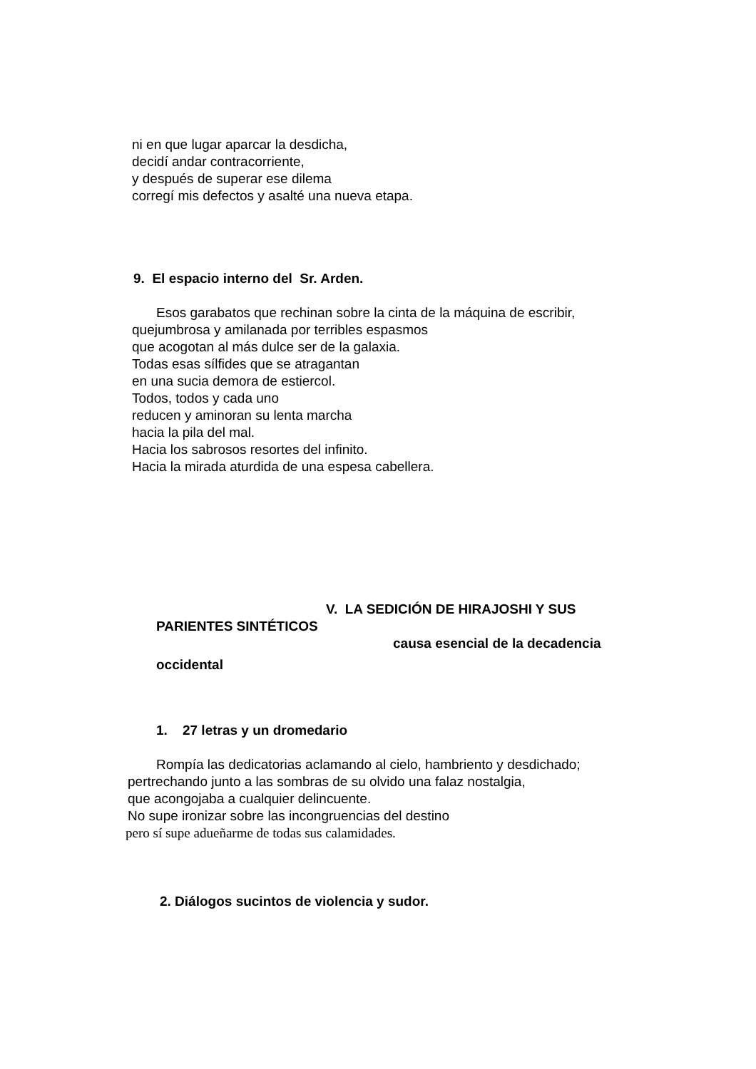ni en que lugar aparcar la desdicha,
decidí andar contracorriente,
y después de superar ese dilema
corregí mis defectos y asalté una nueva etapa.
9. El espacio interno del Sr. Arden.
Esos garabatos que rechinan sobre la cinta de la máquina de escribir,
quejumbrosa y amilanada por terribles espasmos
que acogotan al más dulce ser de la galaxia.
Todas esas sílfides que se atragantan
en una sucia demora de estiercol.
Todos, todos y cada uno
reducen y aminoran su lenta marcha
hacia la pila del mal.
Hacia los sabrosos resortes del infinito.
Hacia la mirada aturdida de una espesa cabellera.
V. LA SEDICIÓN DE HIRAJOSHI Y SUS
PARIENTES SINTÉTICOS
causa esencial de la decadencia
occidental
1. 27 letras y un dromedario
Rompía las dedicatorias aclamando al cielo, hambriento y desdichado;
pertrechando junto a las sombras de su olvido una falaz nostalgia,
que acongojaba a cualquier delincuente.
No supe ironizar sobre las incongruencias del destino
pero sí supe adueñarme de todas sus calamidades.
2. Diálogos sucintos de violencia y sudor.